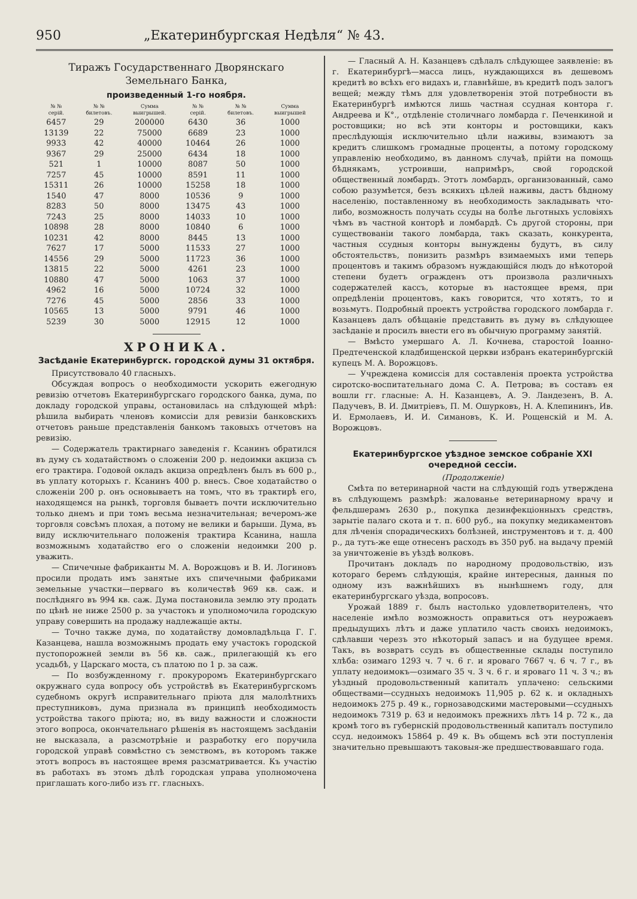950 „Екатеринбургская Недѣля“ № 43.
Тиражъ Государственнаго Дворянскаго Земельнаго Банка,
произведенный 1-го ноября.
| № № серій. | № № билетовъ. | Сумма выигрышей. | № № серій. | № № билетовъ. | Сумма выигрышей |
| --- | --- | --- | --- | --- | --- |
| 6457 | 29 | 200000 | 6430 | 36 | 1000 |
| 13139 | 22 | 75000 | 6689 | 23 | 1000 |
| 9933 | 42 | 40000 | 10464 | 26 | 1000 |
| 9367 | 29 | 25000 | 6434 | 18 | 1000 |
| 521 | 1 | 10000 | 8087 | 50 | 1000 |
| 7257 | 45 | 10000 | 8591 | 11 | 1000 |
| 15311 | 26 | 10000 | 15258 | 18 | 1000 |
| 1540 | 47 | 8000 | 10536 | 9 | 1000 |
| 8283 | 50 | 8000 | 13475 | 43 | 1000 |
| 7243 | 25 | 8000 | 14033 | 10 | 1000 |
| 10898 | 28 | 8000 | 10840 | 6 | 1000 |
| 10231 | 42 | 8000 | 8445 | 13 | 1000 |
| 7627 | 17 | 5000 | 11533 | 27 | 1000 |
| 14556 | 29 | 5000 | 11723 | 36 | 1000 |
| 13815 | 22 | 5000 | 4261 | 23 | 1000 |
| 10880 | 47 | 5000 | 1063 | 37 | 1000 |
| 4962 | 16 | 5000 | 10724 | 32 | 1000 |
| 7276 | 45 | 5000 | 2856 | 33 | 1000 |
| 10565 | 13 | 5000 | 9791 | 46 | 1000 |
| 5239 | 30 | 5000 | 12915 | 12 | 1000 |
ХРОНИКА.
Засѣданіе Екатеринбургск. городской думы 31 октября.
Присутствовало 40 гласныхъ.
Обсуждая вопросъ о необходимости ускорить ежегодную ревизію отчетовъ Екатеринбургскаго городского банка, дума, по докладу городской управы, остановилась на слѣдующей мѣрѣ: рѣшила выбирать членовъ комиссіи для ревизіи банковскихъ отчетовъ раньше представленія банкомъ таковыхъ отчетовъ на ревизію.
— Содержатель трактирнаго заведенія г. Ксанинъ обратился въ думу съ ходатайствомъ о сложеніи 200 р. недоимки акциза съ его трактира. Годовой окладъ акциза опредѣленъ былъ въ 600 р., въ уплату которыхъ г. Ксанинъ 400 р. внесъ. Свое ходатайство о сложеніи 200 р. онъ основываетъ на томъ, что въ трактирѣ его, находящемся на рынкѣ, торговля бываетъ почти исключительно только днемъ и при томъ весьма незначительная; вечеромъ-же торговля совсѣмъ плохая, а потому не велики и барыши. Дума, въ виду исключительнаго положенія трактира Ксанина, нашла возможнымъ ходатайство его о сложеніи недоимки 200 р. уважить.
— Спичечные фабриканты М. А. Ворожцовъ и В. И. Логиновъ просили продать имъ занятые ихъ спичечными фабриками земельные участки—перваго въ количествѣ 969 кв. саж. и послѣдняго въ 994 кв. саж. Дума постановила землю эту продать по цѣнѣ не ниже 2500 р. за участокъ и уполномочила городскую управу совершить на продажу надлежащіе акты.
— Точно также дума, по ходатайству домовладѣльца Г. Г. Казанцева, нашла возможнымъ продать ему участокъ городской пустопорожней земли въ 56 кв. саж., прилегающій къ его усадьбѣ, у Царскаго моста, съ платою по 1 р. за саж.
— По возбужденному г. прокуроромъ Екатеринбургскаго окружнаго суда вопросу объ устройствѣ въ Екатеринбургскомъ судебномъ округѣ исправительнаго пріюта для малолѣтнихъ преступниковъ, дума признала въ принципѣ необходимость устройства такого пріюта; но, въ виду важности и сложности этого вопроса, окончательнаго рѣшенія въ настоящемъ засѣданіи не высказала, а разсмотрѣніе и разработку его поручила городской управѣ совмѣстно съ земствомъ, въ которомъ также этотъ вопросъ въ настоящее время разсматривается. Къ участію въ работахъ въ этомъ дѣлѣ городская управа уполномочена приглашать кого-либо изъ гг. гласныхъ.
— Гласный А. Н. Казанцевъ сдѣлалъ слѣдующее заявленіе: въ г. Екатеринбургѣ—масса лицъ, нуждающихся въ дешевомъ кредитѣ во всѣхъ его видахъ и, главнѣйше, въ кредитѣ подъ залогъ вещей; между тѣмъ для удовлетворенія этой потребности въ Екатеринбургѣ имѣются лишь частная ссудная контора г. Андреева и К°., отдѣленіе столичнаго ломбарда г. Печенкиной и ростовщики; но всѣ эти конторы и ростовщики, какъ преслѣдующія исключительно цѣли наживы, взимаютъ за кредитъ слишкомъ громадные проценты, а потому городскому управленію необходимо, въ данномъ случаѣ, прійти на помощь бѣднякамъ, устроивши, напримѣръ, свой городской общественный ломбардъ. Этотъ ломбардъ, организованный, само собою разумѣется, безъ всякихъ цѣлей наживы, дастъ бѣдному населенію, поставленному въ необходимость закладывать что-либо, возможность получать ссуды на болѣе льготныхъ условіяхъ чѣмъ въ частной конторѣ и ломбардѣ. Съ другой стороны, при существованіи такого ломбарда, такъ сказать, конкурента, частныя ссудныя конторы вынуждены будутъ, въ силу обстоятельствъ, понизить размѣръ взимаемыхъ ими теперь процентовъ и такимъ образомъ нуждающійся людъ до нѣкоторой степени будетъ огражденъ отъ произвола различныхъ содержателей кассъ, которые въ настоящее время, при опредѣленіи процентовъ, какъ говорится, что хотятъ, то и возьмутъ. Подробный проектъ устройства городского ломбарда г. Казанцевъ далъ обѣщаніе представить въ думу въ слѣдующее засѣданіе и просилъ внести его въ обычную программу занятій.
— Вмѣсто умершаго А. Л. Кочнева, старостой Іоанно-Предтеченской кладбищенской церкви избранъ екатеринбургскій купецъ М. А. Ворожцовъ.
— Учреждена комиссія для составленія проекта устройства сиротско-воспитательнаго дома С. А. Петрова; въ составъ ея вошли гг. гласные: А. Н. Казанцевъ, А. Э. Ландезенъ, В. А. Падучевъ, В. И. Дмитріевъ, П. М. Ошурковъ, Н. А. Клепининъ, Ив. И. Ермолаевъ, И. И. Симановъ, К. И. Рощенскій и М. А. Ворожцовъ.
Екатеринбургское уѣздное земское собраніе XXI очередной сессіи.
(Продолженіе)
Смѣта по ветеринарной части на слѣдующій годъ утверждена въ слѣдующемъ размѣрѣ: жалованье ветеринарному врачу и фельдшерамъ 2630 р., покупка дезинфекціонныхъ средствъ, зарытіе палаго скота и т. п. 600 руб., на покупку медикаментовъ для лѣченія спорадическихъ болѣзней, инструментовъ и т. д. 400 р., да тутъ-же еще отнесенъ расходъ въ 350 руб. на выдачу премій за уничтоженіе въ уѣздѣ волковъ.
Прочитанъ докладъ по народному продовольствію, изъ котораго беремъ слѣдующія, крайне интересныя, данныя по одному изъ важнѣйшихъ въ нынѣшнемъ году, для екатеринбургскаго уѣзда, вопросовъ.
Урожай 1889 г. былъ настолько удовлетворителенъ, что населеніе имѣло возможность оправиться отъ неурожаевъ предыдущихъ лѣтъ и даже уплатило часть своихъ недоимокъ, сдѣлавши черезъ это нѣкоторый запасъ и на будущее время. Такъ, въ возвратъ ссудъ въ общественные склады поступило хлѣба: озимаго 1293 ч. 7 ч. 6 г. и яроваго 7667 ч. 6 ч. 7 г., въ уплату недоимокъ—озимаго 35 ч. 3 ч. 6 г. и яроваго 11 ч. 3 ч.; въ уѣздный продовольственный капиталъ уплачено: сельскими обществами—ссудныхъ недоимокъ 11,905 р. 62 к. и окладныхъ недоимокъ 275 р. 49 к., горнозаводскими мастеровыми—ссудныхъ недоимокъ 7319 р. 63 и недоимокъ прежнихъ лѣтъ 14 р. 72 к., да кромѣ того въ губернскій продовольственный капиталъ поступило ссуд. недоимокъ 15864 р. 49 к. Въ общемъ всѣ эти поступленія значительно превышаютъ таковыя-же предшествовавшаго года.